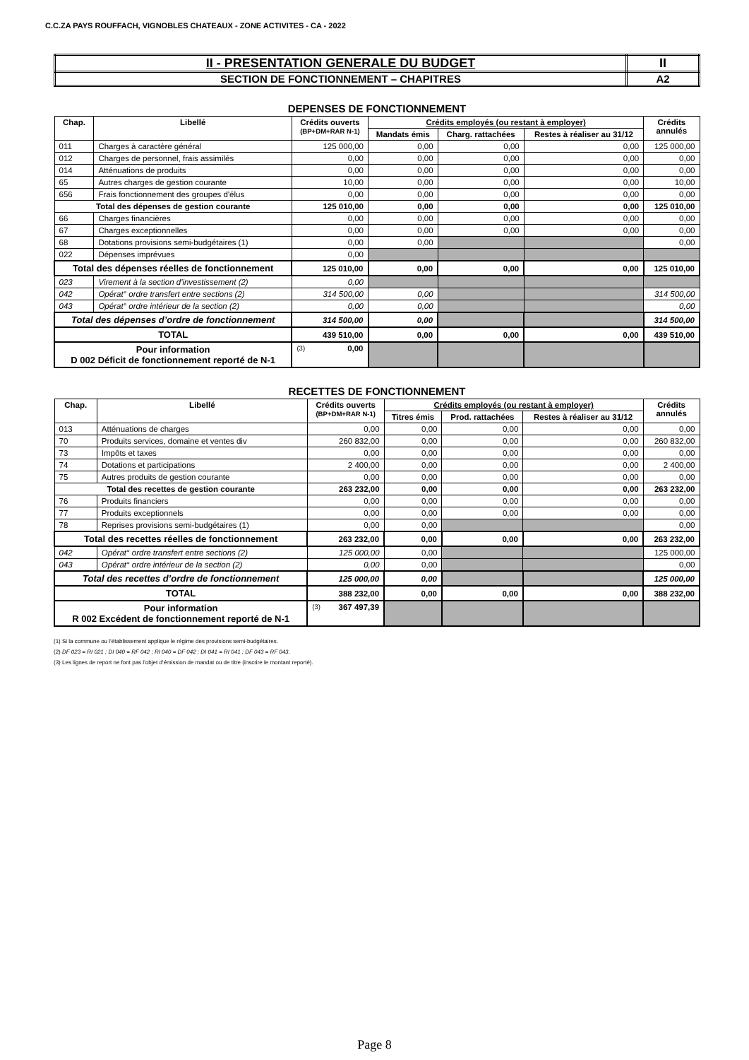C.C.ZA PAYS ROUFFACH, VIGNOBLES CHATEAUX - ZONE ACTIVITES - CA - 2022
| II - PRESENTATION GENERALE DU BUDGET | II |
| SECTION DE FONCTIONNEMENT – CHAPITRES | A2 |
DEPENSES DE FONCTIONNEMENT
| Chap. | Libellé | Crédits ouverts (BP+DM+RAR N-1) | Crédits employés (ou restant à employer) | | | Crédits annulés |
| --- | --- | --- | --- | --- | --- | --- |
| | | | Mandats émis | Charg. rattachées | Restes à réaliser au 31/12 | |
| 011 | Charges à caractère général | 125 000,00 | 0,00 | 0,00 | 0,00 | 125 000,00 |
| 012 | Charges de personnel, frais assimilés | 0,00 | 0,00 | 0,00 | 0,00 | 0,00 |
| 014 | Atténuations de produits | 0,00 | 0,00 | 0,00 | 0,00 | 0,00 |
| 65 | Autres charges de gestion courante | 10,00 | 0,00 | 0,00 | 0,00 | 10,00 |
| 656 | Frais fonctionnement des groupes d'élus | 0,00 | 0,00 | 0,00 | 0,00 | 0,00 |
| Total des dépenses de gestion courante | | 125 010,00 | 0,00 | 0,00 | 0,00 | 125 010,00 |
| 66 | Charges financières | 0,00 | 0,00 | 0,00 | 0,00 | 0,00 |
| 67 | Charges exceptionnelles | 0,00 | 0,00 | 0,00 | 0,00 | 0,00 |
| 68 | Dotations provisions semi-budgétaires (1) | 0,00 | 0,00 | | | 0,00 |
| 022 | Dépenses imprévues | 0,00 | | | | |
| Total des dépenses réelles de fonctionnement | | 125 010,00 | 0,00 | 0,00 | 0,00 | 125 010,00 |
| 023 | Virement à la section d'investissement (2) | 0,00 | | | | |
| 042 | Opérat° ordre transfert entre sections (2) | 314 500,00 | 0,00 | | | 314 500,00 |
| 043 | Opérat° ordre intérieur de la section (2) | 0,00 | 0,00 | | | 0,00 |
| Total des dépenses d’ordre de fonctionnement | | 314 500,00 | 0,00 | | | 314 500,00 |
| TOTAL | | 439 510,00 | 0,00 | 0,00 | 0,00 | 439 510,00 |
| Pour information D 002 Déficit de fonctionnement reporté de N-1 | | (3) 0,00 | | | | |
RECETTES DE FONCTIONNEMENT
| Chap. | Libellé | Crédits ouverts (BP+DM+RAR N-1) | Crédits employés (ou restant à employer) | | | Crédits annulés |
| --- | --- | --- | --- | --- | --- | --- |
| | | | Titres émis | Prod. rattachées | Restes à réaliser au 31/12 | |
| 013 | Atténuations de charges | 0,00 | 0,00 | 0,00 | 0,00 | 0,00 |
| 70 | Produits services, domaine et ventes div | 260 832,00 | 0,00 | 0,00 | 0,00 | 260 832,00 |
| 73 | Impôts et taxes | 0,00 | 0,00 | 0,00 | 0,00 | 0,00 |
| 74 | Dotations et participations | 2 400,00 | 0,00 | 0,00 | 0,00 | 2 400,00 |
| 75 | Autres produits de gestion courante | 0,00 | 0,00 | 0,00 | 0,00 | 0,00 |
| Total des recettes de gestion courante | | 263 232,00 | 0,00 | 0,00 | 0,00 | 263 232,00 |
| 76 | Produits financiers | 0,00 | 0,00 | 0,00 | 0,00 | 0,00 |
| 77 | Produits exceptionnels | 0,00 | 0,00 | 0,00 | 0,00 | 0,00 |
| 78 | Reprises provisions semi-budgétaires (1) | 0,00 | 0,00 | | | 0,00 |
| Total des recettes réelles de fonctionnement | | 263 232,00 | 0,00 | 0,00 | 0,00 | 263 232,00 |
| 042 | Opérat° ordre transfert entre sections (2) | 125 000,00 | 0,00 | | | 125 000,00 |
| 043 | Opérat° ordre intérieur de la section (2) | 0,00 | 0,00 | | | 0,00 |
| Total des recettes d’ordre de fonctionnement | | 125 000,00 | 0,00 | | | 125 000,00 |
| TOTAL | | 388 232,00 | 0,00 | 0,00 | 0,00 | 388 232,00 |
| Pour information R 002 Excédent de fonctionnement reporté de N-1 | | (3) 367 497,39 | | | | |
(1) Si la commune ou l’établissement applique le régime des provisions semi-budgétaires.
(2) DF 023 = RI 021 ; DI 040 = RF 042 ; RI 040 = DF 042 ; DI 041 = RI 041 ; DF 043 = RF 043.
(3) Les lignes de report ne font pas l’objet d’émission de mandat ou de titre (inscrire le montant reporté).
Page 8